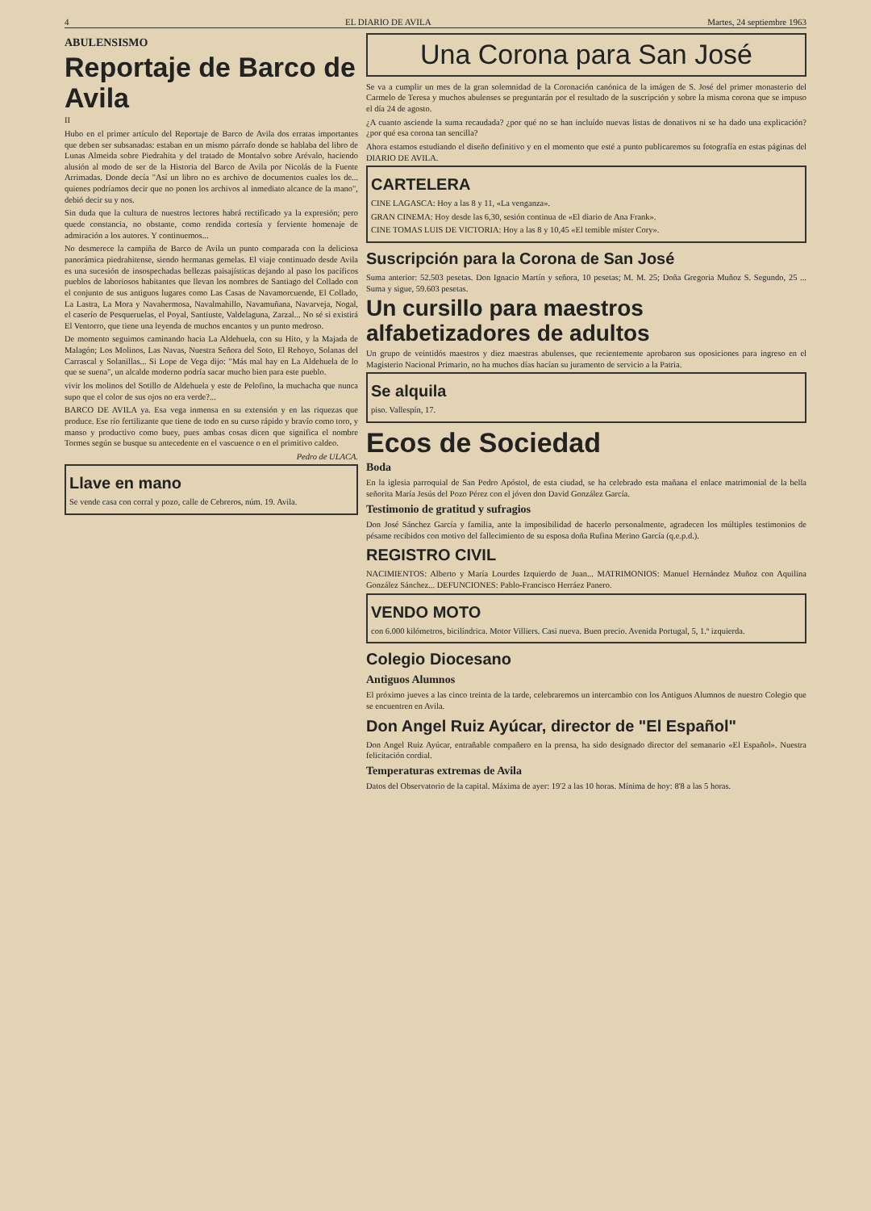4 EL DIARIO DE AVILA Martes, 24 septiembre 1963
ABULENSISMO
Reportaje de Barco de Avila
II
Hubo en el primer artículo del Reportaje de Barco de Avila dos erratas importantes que deben ser subsanadas: estaban en un mismo párrafo donde se hablaba del libro de Lunas Almeida sobre Piedrahita y del tratado de Montalvo sobre Arévalo, haciendo alusión al modo de ser de la Historia del Barco de Avila por Nicolás de la Fuente Arrimadas. Donde decía "Así un libro no es archivo de documentos cuales los de... quienes podríamos decir que no ponen los archivos al inmediato alcance de la mano", debió decir su y nos.
Sin duda que la cultura de nuestros lectores habrá rectificado ya la expresión; pero quede constancia, no obstante, como rendida cortesía y ferviente homenaje de admiración a los autores. Y continuemos...
No desmerece la campiña de Barco de Avila un punto comparada con la deliciosa panorámica piedrahitense, siendo hermanas gemelas. El viaje continuado desde Avila es una sucesión de insospechadas bellezas paisajísticas dejando al paso los pacíficos pueblos de laboriosos habitantes que llevan los nombres de Santiago del Collado con el conjunto de sus antiguos lugares como Las Casas de Navamorcuende, El Collado, La Lastra, La Mora y Navahermosa, Navalmahillo, Navamuñana, Navarveja, Nogal, el caserío de Pesqueruelas, el Poyal, Santiuste, Valdelaguna, Zarzal... No sé si existirá El Ventorro, que tiene una leyenda de muchos encantos y un punto medroso.
De momento seguimos caminando hacia La Aldehuela, con su Hito, y la Majada de Malagón; Los Molinos, Las Navas, Nuestra Señora del Soto, El Rehoyo, Solanas del Carrascal y Solanillas... Si Lope de Vega dijo: "Más mal hay en La Aldehuela de lo que se suena", un alcalde moderno podría sacar mucho bien para este pueblo.
vivir los molinos del Sotillo de Aldehuela y este de Pelofino, la muchacha que nunca supo que el color de sus ojos no era verde?...
BARCO DE AVILA ya. Esa vega inmensa en su extensión y en las riquezas que produce. Ese río fertilizante que tiene de todo en su curso rápido y bravío como toro, y manso y productivo como buey, pues ambas cosas dicen que significa el nombre Tormes según se busque su antecedente en el vascuence o en el primitivo caldeo.
Pedro de ULACA.
Llave en mano
Se vende casa con corral y pozo, calle de Cebreros, núm. 19. Avila.
Una Corona para San José
Se va a cumplir un mes de la gran solemnidad de la Coronación canónica de la imágen de S. José del primer monasterio del Carmelo de Teresa y muchos abulenses se preguntarán por el resultado de la suscripción y sobre la misma corona que se impuso el día 24 de agosto.
¿A cuanto asciende la suma recaudada? ¿por qué no se han incluído nuevas listas de donativos ni se ha dado una explicación? ¿por qué esa corona tan sencilla?
Ahora estamos estudiando el diseño definitivo y en el momento que esté a punto publicaremos su fotografía en estas páginas del DIARIO DE AVILA.
CARTELERA
CINE LAGASCA: Hoy a las 8 y 11, «La venganza».
GRAN CINEMA: Hoy desde las 6,30, sesión continua de «El diario de Ana Frank».
CINE TOMAS LUIS DE VICTORIA: Hoy a las 8 y 10,45 «El temible míster Cory».
Suscripción para la Corona de San José
Suma anterior: 52.503 pesetas. Don Ignacio Martín y señora, 10 pesetas; M. M. 25; Doña Gregoria Muñoz S. Segundo, 25 ... Suma y sigue, 59.603 pesetas.
Un cursillo para maestros alfabetizadores de adultos
Un grupo de veintidós maestros y diez maestras abulenses, que recientemente aprobaron sus oposiciones para ingreso en el Magisterio Nacional Primario, no ha muchos días hacían su juramento de servicio a la Patria.
Se alquila
piso. Vallespín, 17.
Ecos de Sociedad
Boda
En la iglesia parroquial de San Pedro Apóstol, de esta ciudad, se ha celebrado esta mañana el enlace matrimonial de la bella señorita María Jesús del Pozo Pérez con el jóven don David González García.
Testimonio de gratitud y sufragios
Don José Sánchez García y familia, ante la imposibilidad de hacerlo personalmente, agradecen los múltiples testimonios de pésame recibidos con motivo del fallecimiento de su esposa doña Rufina Merino García (q.e.p.d.).
REGISTRO CIVIL
NACIMIENTOS: Alberto y María Lourdes Izquierdo de Juan... MATRIMONIOS: Manuel Hernández Muñoz con Aquilina González Sánchez... DEFUNCIONES: Pablo-Francisco Herráez Panero.
VENDO MOTO
con 6.000 kilómetros, bicilíndrica. Motor Villiers. Casi nueva. Buen precio. Avenida Portugal, 5, 1.º izquierda.
Colegio Diocesano
Antiguos Alumnos
El próximo jueves a las cinco treinta de la tarde, celebraremos un intercambio con los Antiguos Alumnos de nuestro Colegio que se encuentren en Avila.
Don Angel Ruiz Ayúcar, director de "El Español"
Don Angel Ruiz Ayúcar, entrañable compañero en la prensa, ha sido designado director del semanario «El Español». Nuestra felicitación cordial.
Temperaturas extremas de Avila
Datos del Observatorio de la capital. Máxima de ayer: 19'2 a las 10 horas. Mínima de hoy: 8'8 a las 5 horas.